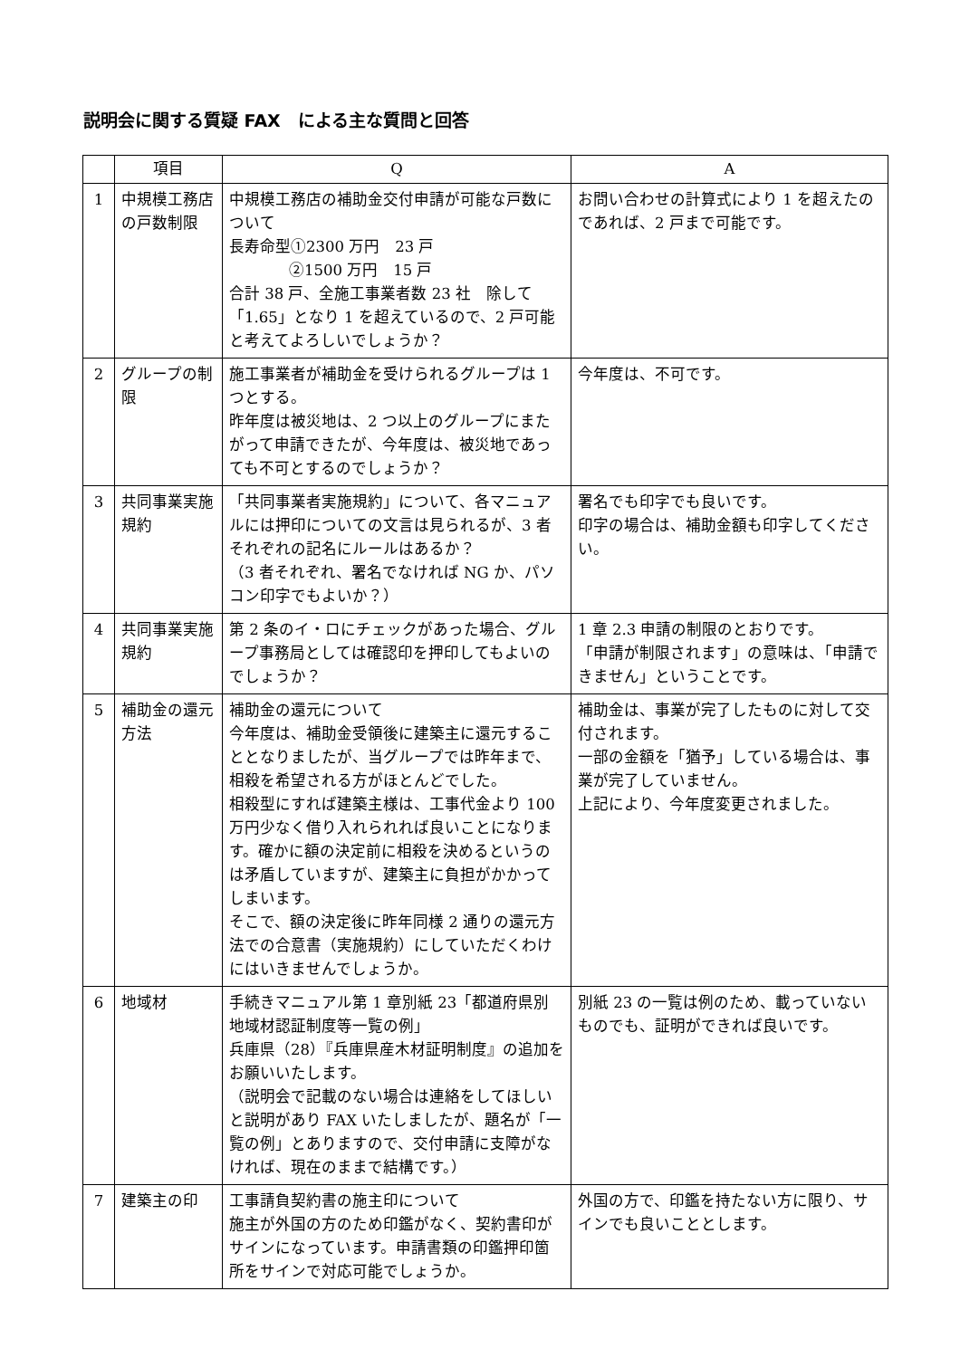説明会に関する質疑 FAX　による主な質問と回答
| | 項目 | Q | A |
| --- | --- | --- | --- |
| 1 | 中規模工務店の戸数制限 | 中規模工務店の補助金交付申請が可能な戸数について 長寿命型①2300 万円 23 戸 ②1500 万円 15 戸 合計 38 戸、全施工事業者数 23 社 除して「1.65」となり 1 を超えているので、2 戸可能と考えてよろしいでしょうか？ | お問い合わせの計算式により 1 を超えたのであれば、2 戸まで可能です。 |
| 2 | グループの制限 | 施工事業者が補助金を受けられるグループは 1 つとする。 昨年度は被災地は、2 つ以上のグループにまたがって申請できたが、今年度は、被災地であっても不可とするのでしょうか？ | 今年度は、不可です。 |
| 3 | 共同事業実施規約 | 「共同事業者実施規約」について、各マニュアルには押印についての文言は見られるが、3 者それぞれの記名にルールはあるか？ （3 者それぞれ、署名でなければ NG か、パソコン印字でもよいか？） | 署名でも印字でも良いです。 印字の場合は、補助金額も印字してください。 |
| 4 | 共同事業実施規約 | 第 2 条のイ・ロにチェックがあった場合、グループ事務局としては確認印を押印してもよいのでしょうか？ | 1 章 2.3 申請の制限のとおりです。 「申請が制限されます」の意味は、「申請できません」ということです。 |
| 5 | 補助金の還元方法 | 補助金の還元について 今年度は、補助金受領後に建築主に還元することとなりましたが、当グループでは昨年まで、相殺を希望される方がほとんどでした。 相殺型にすれば建築主様は、工事代金より 100 万円少なく借り入れられれば良いことになります。確かに額の決定前に相殺を決めるというのは矛盾していますが、建築主に負担がかかってしまいます。 そこで、額の決定後に昨年同様 2 通りの還元方法での合意書（実施規約）にしていただくわけにはいきませんでしょうか。 | 補助金は、事業が完了したものに対して交付されます。 一部の金額を「猶予」している場合は、事業が完了していません。 上記により、今年度変更されました。 |
| 6 | 地域材 | 手続きマニュアル第 1 章別紙 23「都道府県別地域材認証制度等一覧の例」 兵庫県（28）『兵庫県産木材証明制度』の追加をお願いいたします。 （説明会で記載のない場合は連絡をしてほしいと説明があり FAX いたしましたが、題名が「一覧の例」とありますので、交付申請に支障がなければ、現在のままで結構です。） | 別紙 23 の一覧は例のため、載っていないものでも、証明ができれば良いです。 |
| 7 | 建築主の印 | 工事請負契約書の施主印について 施主が外国の方のため印鑑がなく、契約書印がサインになっています。申請書類の印鑑押印箇所をサインで対応可能でしょうか。 | 外国の方で、印鑑を持たない方に限り、サインでも良いこととします。 |